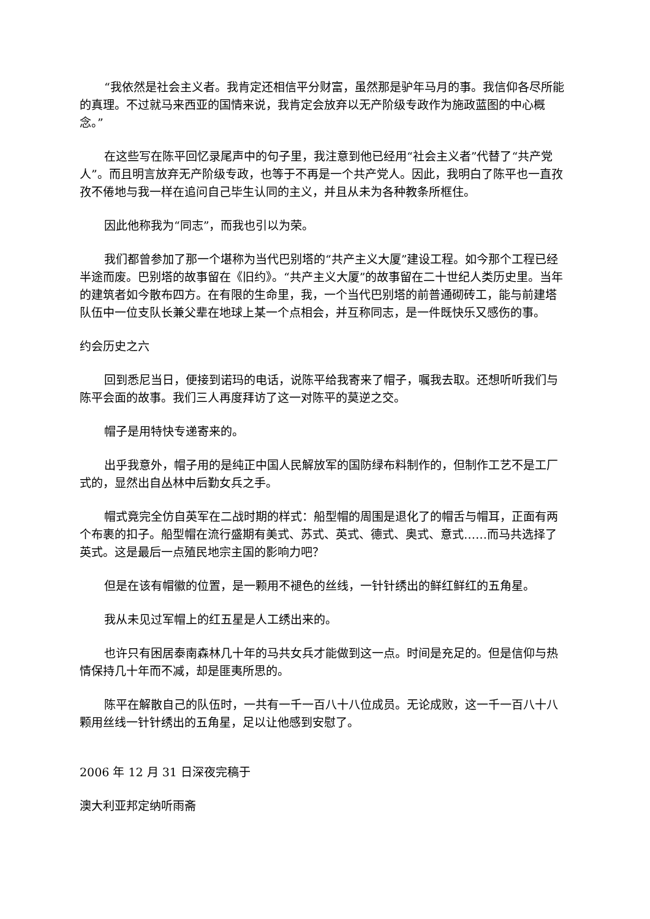“我依然是社会主义者。我肯定还相信平分财富，虽然那是驴年马月的事。我信仰各尽所能的真理。不过就马来西亚的国情来说，我肯定会放弃以无产阶级专政作为施政蓝图的中心概念。”
在这些写在陈平回忆录尾声中的句子里，我注意到他已经用“社会主义者”代替了“共产党人”。而且明言放弃无产阶级专政，也等于不再是一个共产党人。因此，我明白了陈平也一直孜孜不倦地与我一样在追问自己毕生认同的主义，并且从未为各种教条所框住。
因此他称我为“同志”，而我也引以为荣。
我们都曾参加了那一个堪称为当代巴别塔的“共产主义大厦”建设工程。如今那个工程已经半途而废。巴别塔的故事留在《旧约》。“共产主义大厦”的故事留在二十世纪人类历史里。当年的建筑者如今散布四方。在有限的生命里，我，一个当代巴别塔的前普通砌砖工，能与前建塔队伍中一位支队长兼父辈在地球上某一个点相会，并互称同志，是一件既快乐又感伤的事。
约会历史之六
回到悉尼当日，便接到诺玛的电话，说陈平给我寄来了帽子，嘱我去取。还想听听我们与陈平会面的故事。我们三人再度拜访了这一对陈平的莫逆之交。
帽子是用特快专递寄来的。
出乎我意外，帽子用的是纯正中国人民解放军的国防绿布料制作的，但制作工艺不是工厂式的，显然出自丛林中后勤女兵之手。
帽式竟完全仿自英军在二战时期的样式：船型帽的周围是退化了的帽舌与帽耳，正面有两个布裹的扣子。船型帽在流行盛期有美式、苏式、英式、德式、奥式、意式……而马共选择了英式。这是最后一点殖民地宗主国的影响力吧？
但是在该有帽徽的位置，是一颗用不褪色的丝线，一针针绣出的鲜红鲜红的五角星。
我从未见过军帽上的红五星是人工绣出来的。
也许只有困居泰南森林几十年的马共女兵才能做到这一点。时间是充足的。但是信仰与热情保持几十年而不减，却是匪夷所思的。
陈平在解散自己的队伍时，一共有一千一百八十八位成员。无论成败，这一千一百八十八颗用丝线一针针绣出的五角星，足以让他感到安慰了。
2006 年 12 月 31 日深夜完稿于
澳大利亚邦定纳听雨斋